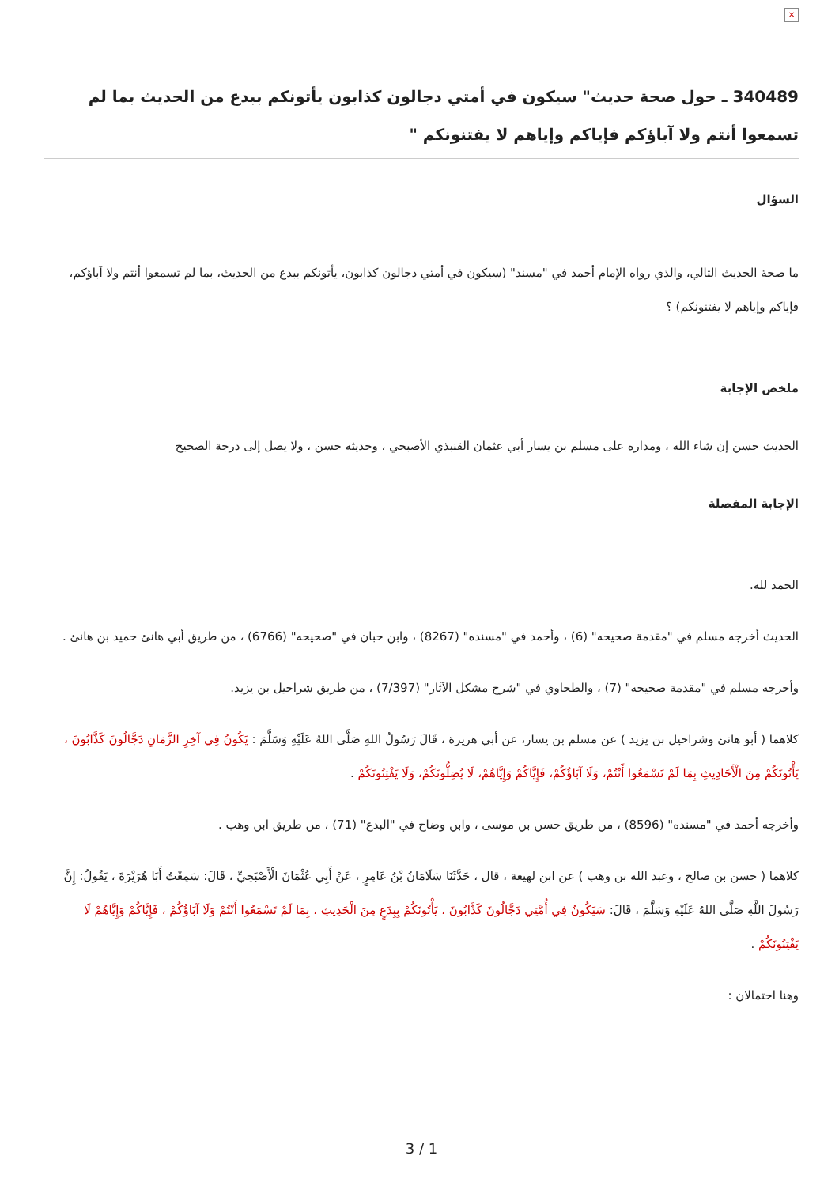×
340489 ـ حول صحة حديث" سيكون في أمتي دجالون كذابون يأتونكم ببدع من الحديث بما لم تسمعوا أنتم ولا آباؤكم فإياكم وإياهم لا يفتنونكم "
السؤال
ما صحة الحديث التالي، والذي رواه الإمام أحمد في "مسند" (سيكون في أمتي دجالون كذابون، يأتونكم ببدع من الحديث، بما لم تسمعوا أنتم ولا آباؤكم، فإياكم وإياهم لا يفتنونكم) ؟
ملخص الإجابة
الحديث حسن إن شاء الله ، ومداره على مسلم بن يسار أبي عثمان القنبذي الأصبحي ، وحديثه حسن ، ولا يصل إلى درجة الصحيح
الإجابة المفصلة
الحمد لله.
الحديث أخرجه مسلم في "مقدمة صحيحه" (6) ، وأحمد في "مسنده" (8267) ، وابن حبان في "صحيحه" (6766) ، من طريق أبي هانئ حميد بن هانئ .
وأخرجه مسلم في "مقدمة صحيحه" (7) ، والطحاوي في "شرح مشكل الآثار" (7/397) ، من طريق شراحيل بن يزيد.
كلاهما ( أبو هانئ وشراحيل بن يزيد ) عن مسلم بن يسار، عن أبي هريرة ، قَالَ رَسُولُ اللهِ صَلَّى اللهُ عَلَيْهِ وَسَلَّمَ : يَكُونُ فِي آخِرِ الزَّمَانِ دَجَّالُونَ كَذَّابُونَ ، يَأْتُونَكُمْ مِنَ الْأَحَادِيثِ بِمَا لَمْ تَسْمَعُوا أَنْتُمْ، وَلَا آبَاؤُكُمْ، فَإِيَّاكُمْ وَإِيَّاهُمْ، لَا يُضِلُّونَكُمْ، وَلَا يَفْتِنُونَكُمْ .
وأخرجه أحمد في "مسنده" (8596) ، من طريق حسن بن موسى ، وابن وضاح في "البدع" (71) ، من طريق ابن وهب .
كلاهما ( حسن بن صالح ، وعبد الله بن وهب ) عن ابن لهيعة ، قال ، حَدَّثَنَا سَلَامَانُ بْنُ عَامِرٍ ، عَنْ أَبِي عُثْمَانَ الْأَصْبَحِيِّ ، قَالَ: سَمِعْتُ أَبَا هُرَيْرَةَ ، يَقُولُ: إِنَّ رَسُولَ اللَّهِ صَلَّى اللهُ عَلَيْهِ وَسَلَّمَ ، قَالَ: سَيَكُونُ فِي أُمَّتِي دَجَّالُونَ كَذَّابُونَ ، يَأْتُونَكُمْ بِبِدَعٍ مِنَ الْحَدِيثِ ، بِمَا لَمْ تَسْمَعُوا أَنْتُمْ وَلَا آبَاؤُكُمْ ، فَإِيَّاكُمْ وَإِيَّاهُمْ لَا يَفْتِنُونَكُمْ .
وهنا احتمالان :
3 / 1